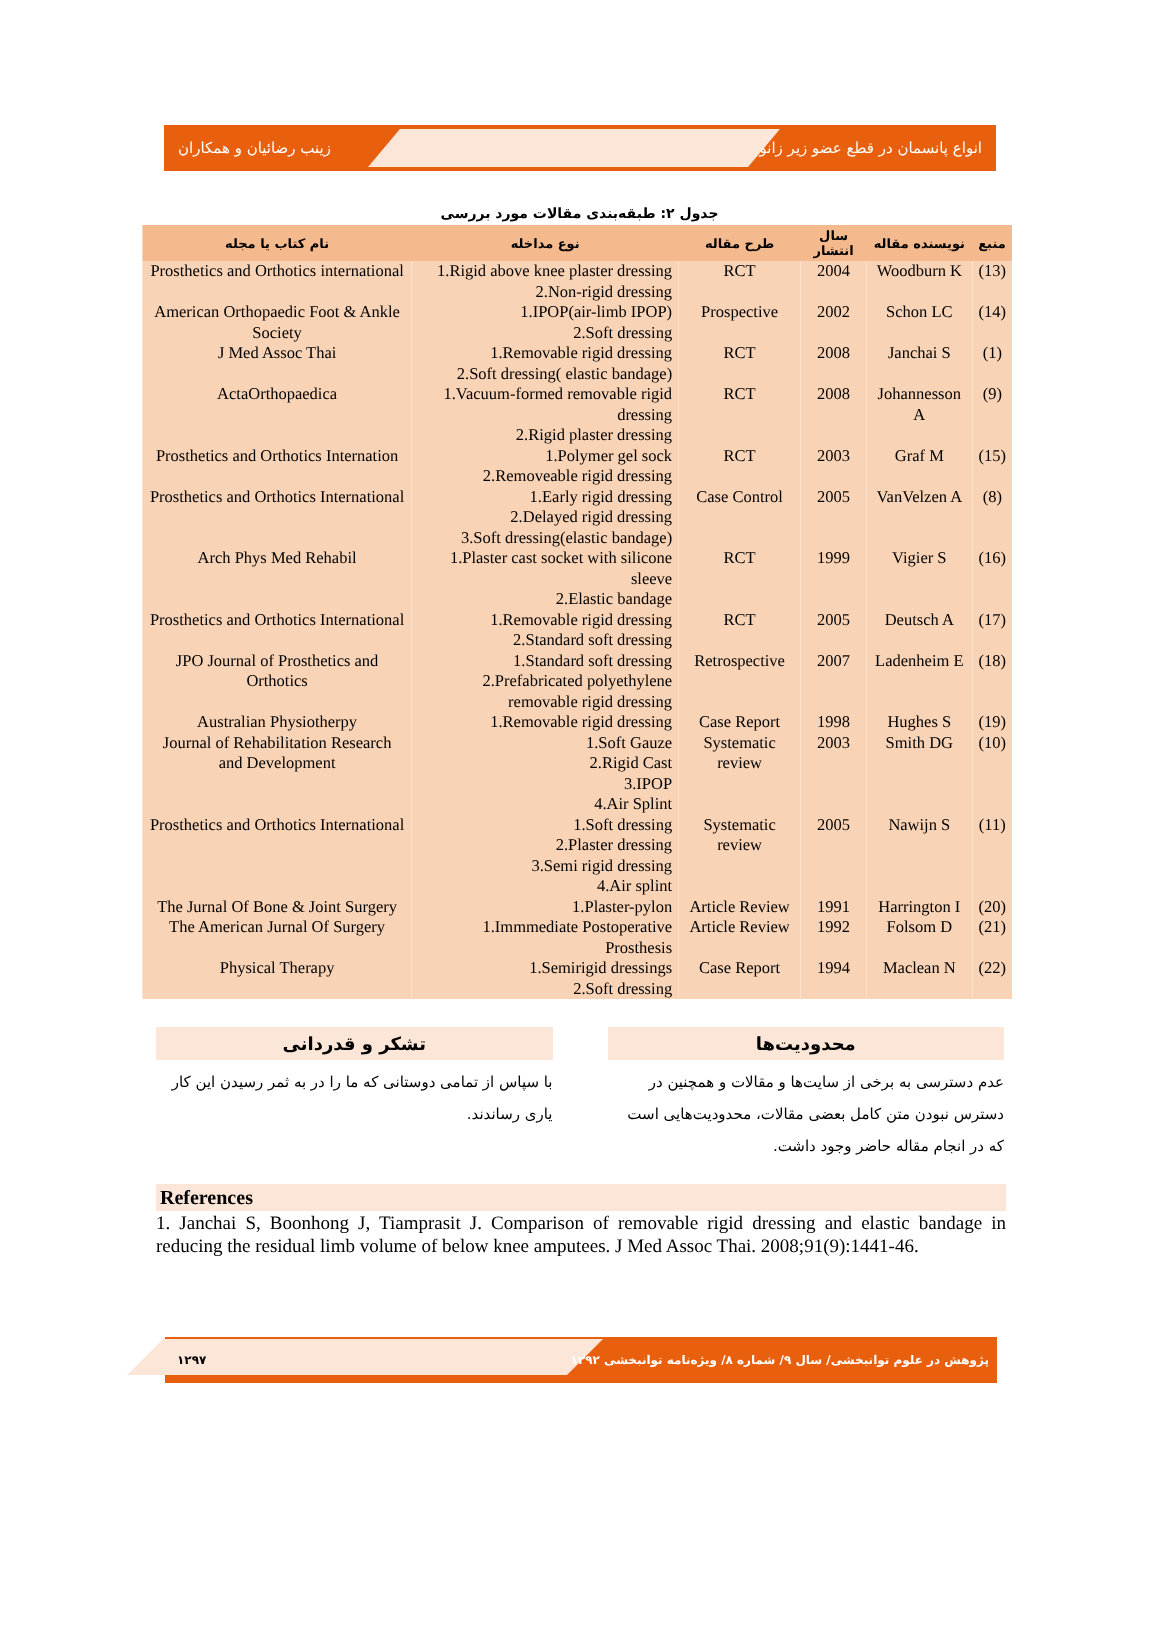زینب رضائیان و همکاران انواع پانسمان در قطع عضو زیر زانو
جدول ۲: طبقه‌بندی مقالات مورد بررسی
| منبع | نویسنده مقاله | سال انتشار | طرح مقاله | نوع مداخله | نام کتاب یا مجله |
| --- | --- | --- | --- | --- | --- |
| (13) | Woodburn K | 2004 | RCT | 1.Rigid above knee plaster dressing 2.Non-rigid dressing | Prosthetics and Orthotics international |
| (14) | Schon LC | 2002 | Prospective | 1.IPOP(air-limb IPOP) 2.Soft dressing | American Orthopaedic Foot & Ankle Society |
| (1) | Janchai S | 2008 | RCT | 1.Removable rigid dressing 2.Soft dressing( elastic bandage) | J Med Assoc Thai |
| (9) | Johannesson A | 2008 | RCT | 1.Vacuum-formed removable rigid dressing 2.Rigid plaster dressing | ActaOrthopaedica |
| (15) | Graf M | 2003 | RCT | 1.Polymer gel sock 2.Removeable rigid dressing | Prosthetics and Orthotics Internation |
| (8) | VanVelzen A | 2005 | Case Control | 1.Early rigid dressing 2.Delayed rigid dressing 3.Soft dressing(elastic bandage) | Prosthetics and Orthotics International |
| (16) | Vigier S | 1999 | RCT | 1.Plaster cast socket with silicone sleeve 2.Elastic bandage | Arch Phys Med Rehabil |
| (17) | Deutsch A | 2005 | RCT | 1.Removable rigid dressing 2.Standard soft dressing | Prosthetics and Orthotics International |
| (18) | Ladenheim E | 2007 | Retrospective | 1.Standard soft dressing 2.Prefabricated polyethylene removable rigid dressing | JPO Journal of Prosthetics and Orthotics |
| (19) | Hughes S | 1998 | Case Report | 1.Removable rigid dressing | Australian Physiotherpy |
| (10) | Smith DG | 2003 | Systematic review | 1.Soft Gauze 2.Rigid Cast 3.IPOP 4.Air Splint | Journal of Rehabilitation Research and Development |
| (11) | Nawijn S | 2005 | Systematic review | 1.Soft dressing 2.Plaster dressing 3.Semi rigid dressing 4.Air splint | Prosthetics and Orthotics International |
| (20) | Harrington I | 1991 | Article Review | 1.Plaster-pylon | The Jurnal Of Bone & Joint Surgery |
| (21) | Folsom D | 1992 | Article Review | 1.Immmediate Postoperative Prosthesis | The American Jurnal Of Surgery |
| (22) | Maclean N | 1994 | Case Report | 1.Semirigid dressings 2.Soft dressing | Physical Therapy |
محدودیت‌ها
عدم دسترسی به برخی از سایت‌ها و مقالات و همچنین در دسترس نبودن متن کامل بعضی مقالات، محدودیت‌هایی است که در انجام مقاله حاضر وجود داشت.
تشکر و قدردانی
با سپاس از تمامی دوستانی که ما را در به ثمر رسیدن این کار یاری رساندند.
References
1. Janchai S, Boonhong J, Tiamprasit J. Comparison of removable rigid dressing and elastic bandage in reducing the residual limb volume of below knee amputees. J Med Assoc Thai. 2008;91(9):1441-46.
۱۲۹۷ پژوهش در علوم توانبخشی/ سال ۹/ شماره ۸/ ویژه‌نامه توانبخشی ۱۳۹۲